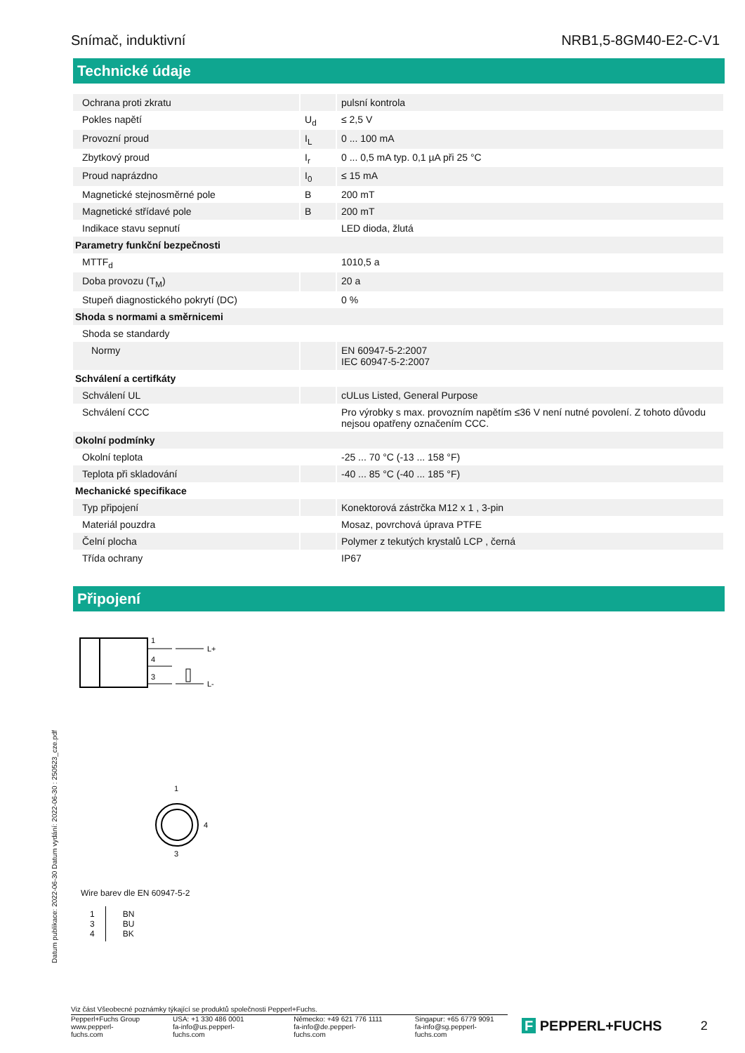Snímač, induktivní NRB1,5-8GM40-E2-C-V1
Technické údaje
| Ochrana proti zkratu | | pulsní kontrola |
| Pokles napětí | U<sub>d</sub> | ≤ 2,5 V |
| Provozní proud | I<sub>L</sub> | 0 ... 100 mA |
| Zbytkový proud | I<sub>r</sub> | 0 ... 0,5 mA typ. 0,1 µA při 25 °C |
| Proud naprázdno | I<sub>0</sub> | ≤ 15 mA |
| Magnetické stejnosměrné pole | B | 200 mT |
| Magnetické střídavé pole | B | 200 mT |
| Indikace stavu sepnutí | | LED dioda, žlutá |
| Parametry funkční bezpečnosti | | |
| MTTF<sub>d</sub> | | 1010,5 a |
| Doba provozu (T<sub>M</sub>) | | 20 a |
| Stupeň diagnostického pokrytí (DC) | | 0 % |
| Shoda s normami a směrnicemi | | |
| Shoda se standardy | | |
| Normy | | EN 60947-5-2:2007 IEC 60947-5-2:2007 |
| Schválení a certifkáty | | |
| Schválení UL | | cULus Listed, General Purpose |
| Schválení CCC | | Pro výrobky s max. provozním napětím ≤36 V není nutné povolení. Z tohoto důvodu nejsou opatřeny označením CCC. |
| Okolní podmínky | | |
| Okolní teplota | | -25 ... 70 °C (-13 ... 158 °F) |
| Teplota při skladování | | -40 ... 85 °C (-40 ... 185 °F) |
| Mechanické specifikace | | |
| Typ připojení | | Konektorová zástrčka M12 x 1 , 3-pin |
| Materiál pouzdra | | Mosaz, povrchová úprava PTFE |
| Čelní plocha | | Polymer z tekutých krystalů LCP , černá |
| Třída ochrany | | IP67 |
Připojení
1
4
3
L+
L-
1
4
3
Wire barev dle EN 60947-5-2
| 1 3 4 | BN BU BK |
Datum publikace: 2022-06-30 Datum vydání: 2022-06-30 : 250523_cze.pdf
Viz část Všeobecné poznámky týkající se produktů společnosti Pepperl+Fuchs.
Pepperl+Fuchs Group
www.pepperl-fuchs.com USA: +1 330 486 0001
fa-info@us.pepperl-fuchs.com Německo: +49 621 776 1111
fa-info@de.pepperl-fuchs.com Singapur: +65 6779 9091
fa-info@sg.pepperl-fuchs.com
F PEPPERL+FUCHS 2